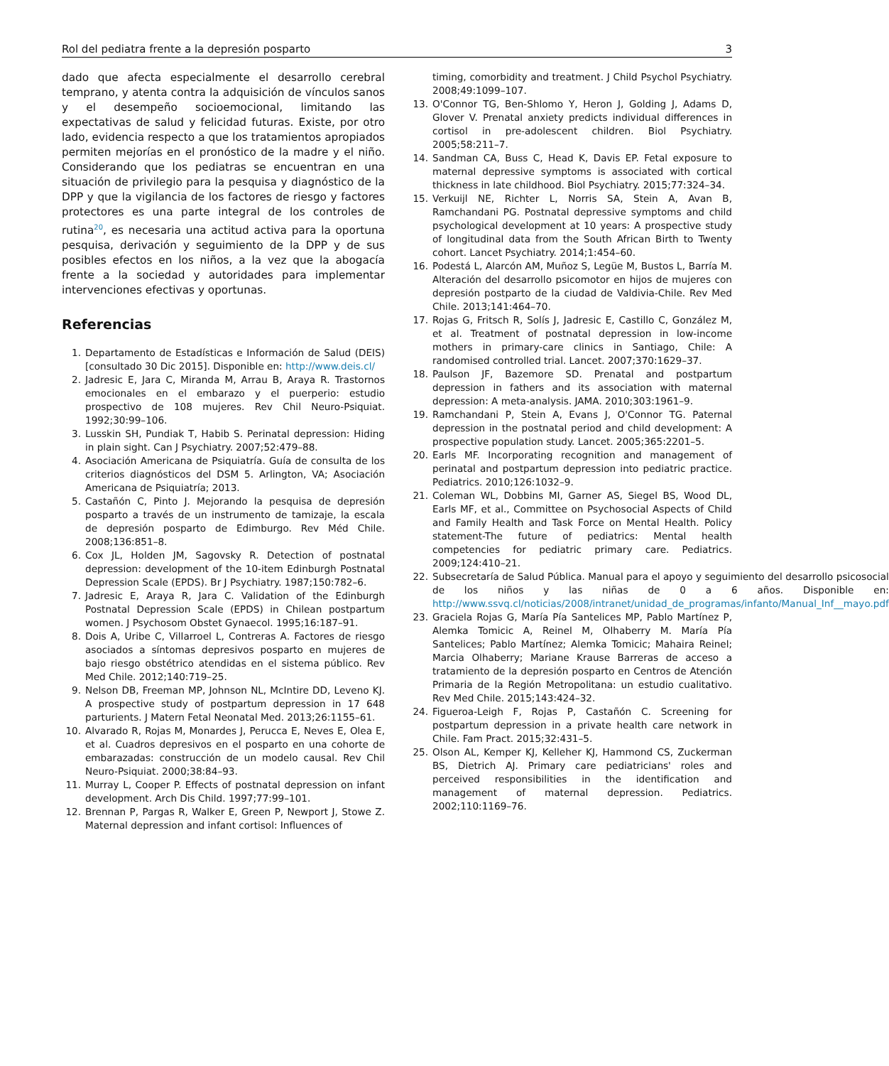Rol del pediatra frente a la depresión posparto 3
dado que afecta especialmente el desarrollo cerebral temprano, y atenta contra la adquisición de vínculos sanos y el desempeño socioemocional, limitando las expectativas de salud y felicidad futuras. Existe, por otro lado, evidencia respecto a que los tratamientos apropiados permiten mejorías en el pronóstico de la madre y el niño. Considerando que los pediatras se encuentran en una situación de privilegio para la pesquisa y diagnóstico de la DPP y que la vigilancia de los factores de riesgo y factores protectores es una parte integral de los controles de rutina<sup>20</sup>, es necesaria una actitud activa para la oportuna pesquisa, derivación y seguimiento de la DPP y de sus posibles efectos en los niños, a la vez que la abogacía frente a la sociedad y autoridades para implementar intervenciones efectivas y oportunas.
Referencias
1. Departamento de Estadísticas e Información de Salud (DEIS) [consultado 30 Dic 2015]. Disponible en: http://www.deis.cl/
2. Jadresic E, Jara C, Miranda M, Arrau B, Araya R. Trastornos emocionales en el embarazo y el puerperio: estudio prospectivo de 108 mujeres. Rev Chil Neuro-Psiquiat. 1992;30:99–106.
3. Lusskin SH, Pundiak T, Habib S. Perinatal depression: Hiding in plain sight. Can J Psychiatry. 2007;52:479–88.
4. Asociación Americana de Psiquiatría. Guía de consulta de los criterios diagnósticos del DSM 5. Arlington, VA; Asociación Americana de Psiquiatría; 2013.
5. Castañón C, Pinto J. Mejorando la pesquisa de depresión posparto a través de un instrumento de tamizaje, la escala de depresión posparto de Edimburgo. Rev Méd Chile. 2008;136:851–8.
6. Cox JL, Holden JM, Sagovsky R. Detection of postnatal depression: development of the 10-item Edinburgh Postnatal Depression Scale (EPDS). Br J Psychiatry. 1987;150:782–6.
7. Jadresic E, Araya R, Jara C. Validation of the Edinburgh Postnatal Depression Scale (EPDS) in Chilean postpartum women. J Psychosom Obstet Gynaecol. 1995;16:187–91.
8. Dois A, Uribe C, Villarroel L, Contreras A. Factores de riesgo asociados a síntomas depresivos posparto en mujeres de bajo riesgo obstétrico atendidas en el sistema público. Rev Med Chile. 2012;140:719–25.
9. Nelson DB, Freeman MP, Johnson NL, McIntire DD, Leveno KJ. A prospective study of postpartum depression in 17 648 parturients. J Matern Fetal Neonatal Med. 2013;26:1155–61.
10. Alvarado R, Rojas M, Monardes J, Perucca E, Neves E, Olea E, et al. Cuadros depresivos en el posparto en una cohorte de embarazadas: construcción de un modelo causal. Rev Chil Neuro-Psiquiat. 2000;38:84–93.
11. Murray L, Cooper P. Effects of postnatal depression on infant development. Arch Dis Child. 1997;77:99–101.
12. Brennan P, Pargas R, Walker E, Green P, Newport J, Stowe Z. Maternal depression and infant cortisol: Influences of
timing, comorbidity and treatment. J Child Psychol Psychiatry. 2008;49:1099–107.
13. O'Connor TG, Ben-Shlomo Y, Heron J, Golding J, Adams D, Glover V. Prenatal anxiety predicts individual differences in cortisol in pre-adolescent children. Biol Psychiatry. 2005;58:211–7.
14. Sandman CA, Buss C, Head K, Davis EP. Fetal exposure to maternal depressive symptoms is associated with cortical thickness in late childhood. Biol Psychiatry. 2015;77:324–34.
15. Verkuijl NE, Richter L, Norris SA, Stein A, Avan B, Ramchandani PG. Postnatal depressive symptoms and child psychological development at 10 years: A prospective study of longitudinal data from the South African Birth to Twenty cohort. Lancet Psychiatry. 2014;1:454–60.
16. Podestá L, Alarcón AM, Muñoz S, Legüe M, Bustos L, Barría M. Alteración del desarrollo psicomotor en hijos de mujeres con depresión postparto de la ciudad de Valdivia-Chile. Rev Med Chile. 2013;141:464–70.
17. Rojas G, Fritsch R, Solís J, Jadresic E, Castillo C, González M, et al. Treatment of postnatal depression in low-income mothers in primary-care clinics in Santiago, Chile: A randomised controlled trial. Lancet. 2007;370:1629–37.
18. Paulson JF, Bazemore SD. Prenatal and postpartum depression in fathers and its association with maternal depression: A meta-analysis. JAMA. 2010;303:1961–9.
19. Ramchandani P, Stein A, Evans J, O'Connor TG. Paternal depression in the postnatal period and child development: A prospective population study. Lancet. 2005;365:2201–5.
20. Earls MF. Incorporating recognition and management of perinatal and postpartum depression into pediatric practice. Pediatrics. 2010;126:1032–9.
21. Coleman WL, Dobbins MI, Garner AS, Siegel BS, Wood DL, Earls MF, et al., Committee on Psychosocial Aspects of Child and Family Health and Task Force on Mental Health. Policy statement-The future of pediatrics: Mental health competencies for pediatric primary care. Pediatrics. 2009;124:410–21.
22. Subsecretaría de Salud Pública. Manual para el apoyo y seguimiento del desarrollo psicosocial de los niños y las niñas de 0 a 6 años. Disponible en: http://www.ssvq.cl/noticias/2008/intranet/unidad_de_programas/infanto/Manual_Inf__mayo.pdf
23. Graciela Rojas G, María Pía Santelices MP, Pablo Martínez P, Alemka Tomicic A, Reinel M, Olhaberry M. María Pía Santelices; Pablo Martínez; Alemka Tomicic; Mahaira Reinel; Marcia Olhaberry; Mariane Krause Barreras de acceso a tratamiento de la depresión posparto en Centros de Atención Primaria de la Región Metropolitana: un estudio cualitativo. Rev Med Chile. 2015;143:424–32.
24. Figueroa-Leigh F, Rojas P, Castañón C. Screening for postpartum depression in a private health care network in Chile. Fam Pract. 2015;32:431–5.
25. Olson AL, Kemper KJ, Kelleher KJ, Hammond CS, Zuckerman BS, Dietrich AJ. Primary care pediatricians' roles and perceived responsibilities in the identification and management of maternal depression. Pediatrics. 2002;110:1169–76.